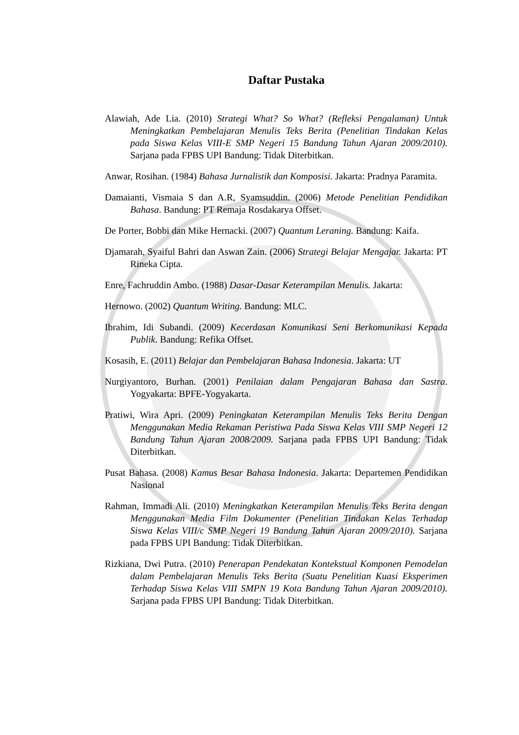Daftar Pustaka
Alawiah, Ade Lia. (2010) Strategi What? So What? (Refleksi Pengalaman) Untuk Meningkatkan Pembelajaran Menulis Teks Berita (Penelitian Tindakan Kelas pada Siswa Kelas VIII-E SMP Negeri 15 Bandung Tahun Ajaran 2009/2010). Sarjana pada FPBS UPI Bandung: Tidak Diterbitkan.
Anwar, Rosihan. (1984) Bahasa Jurnalistik dan Komposisi. Jakarta: Pradnya Paramita.
Damaianti, Vismaia S dan A.R, Syamsuddin. (2006) Metode Penelitian Pendidikan Bahasa. Bandung: PT Remaja Rosdakarya Offset.
De Porter, Bobbi dan Mike Hernacki. (2007) Quantum Leraning. Bandung: Kaifa.
Djamarah, Syaiful Bahri dan Aswan Zain. (2006) Strategi Belajar Mengajar. Jakarta: PT Rineka Cipta.
Enre, Fachruddin Ambo. (1988) Dasar-Dasar Keterampilan Menulis. Jakarta:
Hernowo. (2002) Quantum Writing. Bandung: MLC.
Ibrahim, Idi Subandi. (2009) Kecerdasan Komunikasi Seni Berkomunikasi Kepada Publik. Bandung: Refika Offset.
Kosasih, E. (2011) Belajar dan Pembelajaran Bahasa Indonesia. Jakarta: UT
Nurgiyantoro, Burhan. (2001) Penilaian dalam Pengajaran Bahasa dan Sastra. Yogyakarta: BPFE-Yogyakarta.
Pratiwi, Wira Apri. (2009) Peningkatan Keterampilan Menulis Teks Berita Dengan Menggunakan Media Rekaman Peristiwa Pada Siswa Kelas VIII SMP Negeri 12 Bandung Tahun Ajaran 2008/2009. Sarjana pada FPBS UPI Bandung: Tidak Diterbitkan.
Pusat Bahasa. (2008) Kamus Besar Bahasa Indonesia. Jakarta: Departemen Pendidikan Nasional
Rahman, Immadi Ali. (2010) Meningkatkan Keterampilan Menulis Teks Berita dengan Menggunakan Media Film Dokumenter (Penelitian Tindakan Kelas Terhadap Siswa Kelas VIII/c SMP Negeri 19 Bandung Tahun Ajaran 2009/2010). Sarjana pada FPBS UPI Bandung: Tidak Diterbitkan.
Rizkiana, Dwi Putra. (2010) Penerapan Pendekatan Kontekstual Komponen Pemodelan dalam Pembelajaran Menulis Teks Berita (Suatu Penelitian Kuasi Eksperimen Terhadap Siswa Kelas VIII SMPN 19 Kota Bandung Tahun Ajaran 2009/2010). Sarjana pada FPBS UPI Bandung: Tidak Diterbitkan.